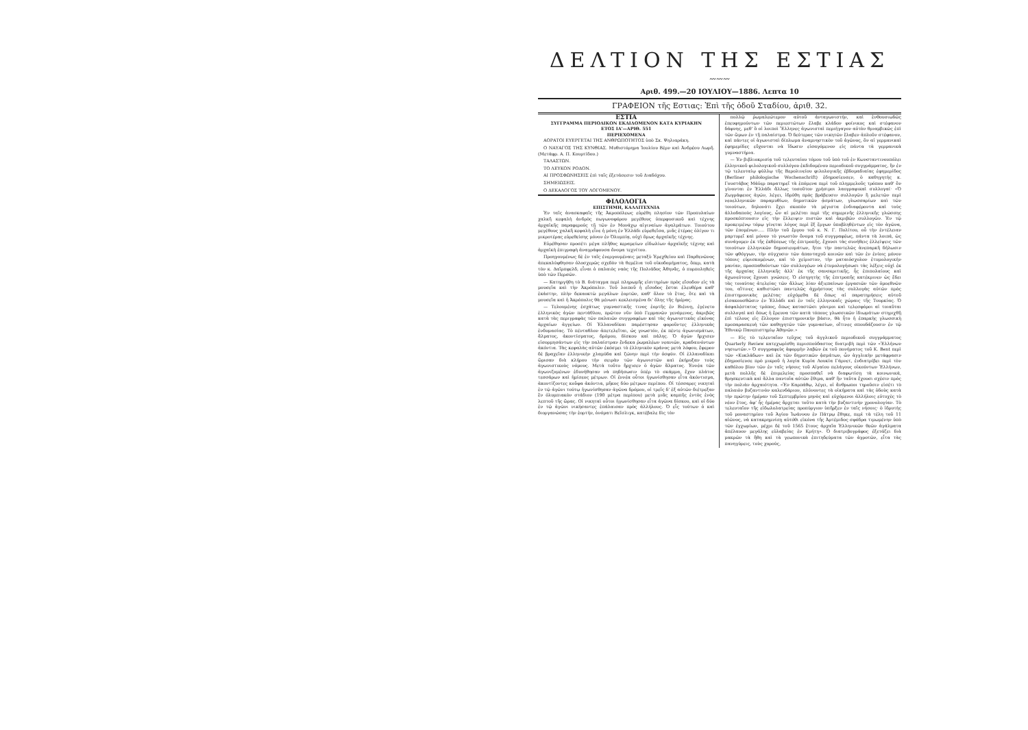ΔΕΛΤΙΟΝ ΤΗΣ ΕΣΤΙΑΣ
〰〰〰
Αριθ. 499.—20 ΙΟΥΛΙΟΥ—1886. Λεπτα 10
ΓΡΑΦΕΙΟΝ τῆς Εστιας: Ἐπὶ τῆς ὁδοῦ Σταδίου, ἀριθ. 32.
ΕΣΤΙΑ
ΣΥΓΓΡΑΜΜΑ ΠΕΡΙΟΔΙΚΟΝ ΕΚΔΙΔΟΜΕΝΟΝ ΚΑΤΑ ΚΥΡΙΑΚΗΝ
ΕΤΟΣ ΙΑ'—ΑΡΙΘ. 551
ΠΕΡΙΕΧΟΜΕΝΑ
ΑΟΡΑΤΟΙ ΕΥΕΡΓΕΤΑΙ ΤΗΣ ΑΝΘΡΩΠΟΤΗΤΟΣ ὑπὸ Σκ. Ψηλιαράκη.
Ο ΝΑΥΑΓΟΣ ΤΗΣ ΚΥΝΘΙΑΣ. Μυθιστόρημα Ἰουλίου Βὲρν καὶ Ἀνδρέου Λωρῆ. (Μετάφρ. Α. Π. Κουρτίδου.)
ΤΑΛΑΣΤΩΝ.
ΤΟ ΛΕΥΚΟΝ ΡΟΔΟΝ.
ΑΙ ΠΡΟΣΦΩΝΗΣΕΙΣ ἐπὶ ταῖς ἐξετάσεσιν τοῦ Διαδόχου.
ΣΗΜΕΙΩΣΕΙΣ.
Ο ΔΕΚΑΛΟΓΟΣ ΤΟΥ ΛΟΓΟΜΕΝΟΥ.
ΦΙΛΟΛΟΓΙΑ
ΕΠΙΣΤΗΜΗ, ΚΑΛΛΙΤΕΧΝΙΑ
Ἐν ταῖς ἀνασκαφαῖς τῆς Ἀκροπόλεως εὑρέθη πλησίον τῶν Προπυλαίων χαλκῆ κεφαλὴ ἀνδρὸς πωγωνοφόρου μεγέθους ὑπερφυσικοῦ καὶ τέχνης ἀρχαϊκῆς παραφερούς τῇ τῶν ἐν Μονάχῳ αἰγιναίων ἀγαλμάτων. Τοιούτου μεγέθους χαλκῆ κεφαλὴ εἶνε ἡ μόνη ἐν Ἑλλάδι εὑρεθεῖσα, μιᾶς ἑτέρας ὀλίγον τι μικροτέρας εὑρεθείσης μόνον ἐν Ὀλυμπίᾳ, οὐχὶ ὅμως ἀρχαϊκῆς τέχνης.
Εὑρέθησαν προσέτι μέγα πλῆθος κεραμείων εἰδωλίων ἀρχαϊκῆς τέχνης καὶ ἀρχαϊκὴ ἐπιγραφὴ ἀναγράφουσα ὄνομα τεχνίτου.
Προηγουμένως δὲ ἐν ταῖς ἐνεργουμέναις μεταξὺ Ἐρεχθείου καὶ Παρθενῶνος ἀπεκαλύφθησαν ὁλοσχερῶς σχεδὸν τὰ θεμέλια τοῦ οἰκοδομήματος, ὅπερ, κατὰ τὸν κ. Δαῖρπφελδ, εἶναι ὁ παλαιὸς ναὸς τῆς Πολιάδος Ἀθηνᾶς, ὁ πυρποληθεὶς ὑπὸ τῶν Περσῶν.
— Κατηργήθη τὸ Β. διάταγμα περὶ πληρωμῆς εἰσιτηρίων πρὸς εἴσοδον εἰς τὰ μουσεῖα καὶ τὴν Ἀκρόπολιν. Τοῦ λοιποῦ ἡ εἴσοδος ἔσται ἐλευθέρα καθ' ἑκάστην, πλὴν δεκαοκτὼ μεγάλων ἑορτῶν, καθ' ὅλον τὸ ἔτος, ὅτε καὶ τὰ μουσεῖα καὶ ἡ Ἀκρόπολις θὰ μένωσι κεκλεισμένα δι' ὅλης τῆς ἡμέρας.
— Τελουμένης ἐσχάτως γυμναστικῆς τινος ἑορτῆς ἐν Βιέννῃ, ἐγένετο ἑλληνικὸς ἀγὼν πεντάθλου, πρῶτον νῦν ὑπὸ Γερμανῶν γενόμενος, ἀκριβῶς κατὰ τὰς περιγραφὰς τῶν παλαιῶν συγγραφέων καὶ τὰς ἀγωνιστικὰς εἰκόνας ἀρχαίων ἀγγείων. Οἱ Ἑλλανοδίκαι παρέστησαν φοροῦντες ἑλληνικὰς ἐνδυμασίας. Τὸ πένταθλον ἀπετελεῖται, ὡς γνωστόν, ἐκ πέντε ἀγωνισμάτων, ἅλματος, ἀκοντίσματος, δρόμου, δίσκου καὶ πάλης. Ὁ ἀγὼν ἤρχισεν εἰσορμησάντων εἰς τὴν παλαίστραν ἕνδεκα ῥωμαλέων νεανιῶν, κραδαινόντων ἀκόντια. Τὰς κεφαλὰς αὐτῶν ἐκόσμει τὸ ἑλληνικὸν κράνος μετὰ λόφου, ἔφερον δὲ βραχεῖαν ἑλληνικὴν χλαμύδα καὶ ζώνην περὶ τὴν ὀσφύν. Οἱ ἑλλανοδίκαι ὥρισαν διὰ κλήρου τὴν σειρὰν τῶν ἀγωνιστῶν καὶ ἐκήρυξαν τοὺς ἀγωνιστικοὺς νόμους. Μετὰ τοῦτο ἤρχισεν ὁ ἀγὼν ἅλματος. Ἐννέα τῶν ἀγωνιζομένων ἐδυνήθησαν νὰ πηδήσωσιν ὑπὲρ τὸ σκάμμα, ἔχον πλάτος τεσσάρων καὶ ἡμίσεος μέτρων. Οἱ ἐννέα οὗτοι ἠγωνίσθησαν εἶτα ἀκόντισμα, ἀκοντίζοντες κοῦφα ἀκόντια, μῆκος δύο μέτρων περίπου. Οἱ τέσσαρες νικηταὶ ἐν τῷ ἀγῶνι τούτῳ ἠγωνίσθησαν ἀγῶνα δρόμου, οἱ τρεῖς δ' ἐξ αὐτῶν διέτρεξαν ἓν ὀλυμπιακὸν στάδιον (190 μέτρα περίπου) μετὰ μιᾶς καμπῆς ἐντὸς ἑνὸς λεπτοῦ τῆς ὥρας. Οἱ νικηταὶ οὗτοι ἠγωνίσθησαν εἶτα ἀγῶνα δίσκου, καὶ οἱ δύο ἐν τῷ ἀγῶνι νικήσαντες ἐπάλαισαν πρὸς ἀλλήλους. Ὁ εἷς τούτων ὁ καὶ διοργανώσας τὴν ἑορτήν, ὀνόματι Βεῖσλιγκ, κατέβαλε δὶς τὸν
πολλῷ ῥωμαλεώτερον αὐτοῦ ἀνταγωνιστήν, καὶ ἐνθουσιωδῶς ἐπευφημούντων τῶν περιεστώτων ἔλαβε κλάδον φοίνικος καὶ στέφανον δάφνης, μεθ' ὃ οἱ λοιποὶ Ἕλληνες ἀγωνισταὶ περιήγαγον αὐτὸν θριαμβικῶς ἐπὶ τῶν ὤμων ἐν τῇ παλαίστρᾳ. Ὁ δεύτερος τῶν νικητῶν ἔλαβεν ἁπλοῦν στέφανον, καὶ πάντες οἱ ἀγωνισταὶ δίπλωμα ἀναμνηστικὸν τοῦ ἀγῶνος, ὃν αἱ γερμανικαὶ ἐφημερίδες εὔχονται νὰ ἴδωσιν εἰσαγόμενον εἰς πάντα τὰ γερμανικὰ γυμναστήρια.
— Ἐν βιβλιοκρισίᾳ τοῦ τελευταίου τόμου τοῦ ὑπὸ τοῦ ἐν Κωνσταντινουπόλει ἑλληνικοῦ φιλολογικοῦ συλλόγου ἐκδιδομένου περιοδικοῦ συγγράμματος, ἣν ἐν τῷ τελευταίῳ φύλλῳ τῆς Βερολινείου φιλολογικῆς ἑβδομαδιαίας ἐφημερίδος (Berliner philologische Wochenschrift) ἐδημοσίευσεν, ὁ καθηγητὴς κ. Γουστάβος Μάϋερ παρατηρεῖ τὰ ἑπόμενα περὶ τοῦ πλημμελοῦς τρόπου καθ' ὃν γίνονται ἐν Ἑλλάδι ἄλλως τοσοῦτον χρήσιμοι λαογραφικαὶ συλλογαί· «Ὁ Ζωγράφειος ἀγών, λέγει, ἱδρύθη πρὸς βράβευσιν συλλογῶν ἢ μελετῶν περὶ νεοελληνικῶν παραμυθίων, δημοτικῶν ᾀσμάτων, γλωσσαρίων καὶ τῶν τοιούτων, δηλονότι ἔχει σκοπὸν τὰ μέγιστα ἐνδιαφέροντα καὶ τοὺς ἀλλοδαποὺς λογίους, ὧν αἱ μελέται περὶ τῆς σημερινῆς ἑλληνικῆς γλώσσης προσκόπτουσιν εἰς τὴν ἔλλειψιν πιστῶν καὶ ἀκριβῶν συλλογῶν. Ἐν τῷ προκειμένῳ τόμῳ γίνεται λόγος περὶ ἓξ ἔργων ὑποβληθέντων εἰς τὸν ἀγῶνα, τῶν ἑπομένων..... Πλὴν τοῦ ἔργου τοῦ κ. Ν. Γ. Πολίτου, οὗ τὴν ἐντέλειαν μαρτυρεῖ καὶ μόνον τὸ γνωστὸν ὄνομα τοῦ συγγραφέως, πάντα τὰ λοιπά, ὡς συνάγομεν ἐκ τῆς ἐκθέσεως τῆς ἐπιτροπῆς, ἔχουσι τὰς συνήθεις ἐλλείψεις τῶν τοιούτων ἑλληνικῶν δημοσιευμάτων, ἤτοι τὴν παντελῶς ἀνεπαρκῆ δήλωσιν τῶν φθόγγων, τὴν σύγχυσιν τῶν ἀπανταχοῦ κοινῶν καὶ τῶν ἐν ἐνίοις μόνον τόποις εὑρισκομένων, καὶ τὸ χείριστον, τὴν ματαιόσχολον ἐτυμολογικὴν μανίαν, προσπαθούντων τῶν συλλογέων νὰ ἐτυμολογήσωσι τὰς λέξεις οὐχὶ ἐκ τῆς ἀρχαίας ἑλληνικῆς ἀλλ' ἐκ τῆς σανσκριτικῆς, ἧς ἐπιπολαίους καὶ ἀχωνεύτους ἔχουσι γνώσεις. Ὁ εἰσηγητὴς τῆς ἐπιτροπῆς κατέκρινεν ὡς ἔδει τὰς τοιαύτας ἀτελείας τῶν ἄλλως λίαν ἀξιεπαίνων ἐργασιῶν τῶν ὁμοεθνῶν του, αἵτινες καθιστῶσι παντελῶς ἀχρήστους τὰς συλλογὰς αὐτῶν πρὸς ἐπιστημονικὰς μελέτας· εὐχόμεθα δὲ ὅπως αἱ παρατηρήσεις αὐτοῦ εἰσακουσθῶσιν ἐν Ἑλλάδι καὶ ἐν ταῖς ἑλληνικαῖς χώραις τῆς Τουρκίας. Ὁ ἀσφαλέστατος τρόπος, ὅπως καταστῶσι γόνιμοι καὶ τελεσφόροι αἱ τοιαῦται συλλογαὶ καὶ ὅπως ἡ ἔρευνα τῶν κατὰ τόπους γλωσσικῶν ἰδιωμάτων στηριχθῇ ἐπὶ τέλους εἰς ἔλλογον ἐπιστημονικὴν βάσιν, θὰ ἦτο ἡ ἐπαρκὴς γλωσσικὴ προπαρασκευὴ τῶν καθηγητῶν τῶν γυμνασίων, οἵτινες σπουδάζουσιν ἐν τῷ Ἐθνικῷ Πανεπιστημίῳ Ἀθηνῶν.»
— Εἰς τὸ τελευταῖον τεῦχος τοῦ ἀγγλικοῦ περιοδικοῦ συγγράμματος Quarterly Review κατεχωρίσθη περισπούδαστος διατριβὴ περὶ τῶν «Ἑλλήνων νησιωτῶν.» Ὁ συγγραφεὺς ἀφορμὴν λαβὼν ἐκ τοῦ πονήματος τοῦ Κ. Bent περὶ τῶν «Κυκλάδων» καὶ ἐκ τῶν δημοτικῶν ᾀσμάτων, ὧν ἀγγλικὴν μετάφρασιν ἐδημοσίευσε πρὸ μικροῦ ἡ λογία Κυρία Λουκία Γάρνετ, ἐνδιατρίβει περὶ τὸν καθόλου βίον τῶν ἐν ταῖς νήσοις τοῦ Αἰγαίου πελάγους οἰκούντων Ἑλλήνων, μετὰ πολλῆς δὲ ἐπιμελείας προσπαθεῖ νὰ διαφωτίσῃ τὰ κοινωνικά, θρησκευτικὰ καὶ ἄλλα παντοῖα αὐτῶν ἔθιμα, καθ' ἣν ταῦτα ἔχουσι σχέσιν πρὸς τὴν πολιὰν ἀρχαιότητα. «Ἐν Καρπάθῳ, λέγει, οἱ ἄνθρωποι τηροῦσιν εἰσέτι τὸ παλαιὸν βυζαντινὸν καλενδάριον, πλύνοντες τὰ οἰκήματα καὶ τὰς ὁδοὺς κατὰ τὴν πρώτην ἡμέραν τοῦ Σεπτεμβρίου μηνὸς καὶ εὐχόμενοι ἀλλήλοις εὐτυχὲς τὸ νέον ἔτος, ἀφ' ἧς ἡμέρας ἄρχεται τοῦτο κατὰ τὴν βυζαντινὴν χρονολογίαν. Τὸ τελευταῖον τῆς εἰδωλολατρείας προπύργιον ὑπῆρξεν ἐν ταῖς νήσοις· ὁ ἱδρυτὴς τοῦ μοναστηρίου τοῦ Ἁγίου Ἰωάννου ἐν Πάτμῳ ἔθηκε, περὶ τὰ τέλη τοῦ 11 αἰῶνος, νὰ κατακρημνίσῃ αὐτόθι εἰκόνα τῆς Ἀρτέμιδος σφόδρα τιμωμένην ὑπὸ τῶν ἐγχωρίων, μέχρι δὲ τοῦ 1565 ἔτους ἀρχαῖα Ἑλληνικῶν θεῶν ἀγάλματα ἀπέλαυον μεγάλης εὐλαβείας ἐν Κρήτῃ». Ὁ διατριβογράφος ἐξετάζει διὰ μακρῶν τὰ ἤθη καὶ τὰ γεωπονικὰ ἐπιτηδεύματα τῶν ἀγροτῶν, εἶτα τὰς πανηγύρεις, τοὺς χορούς,